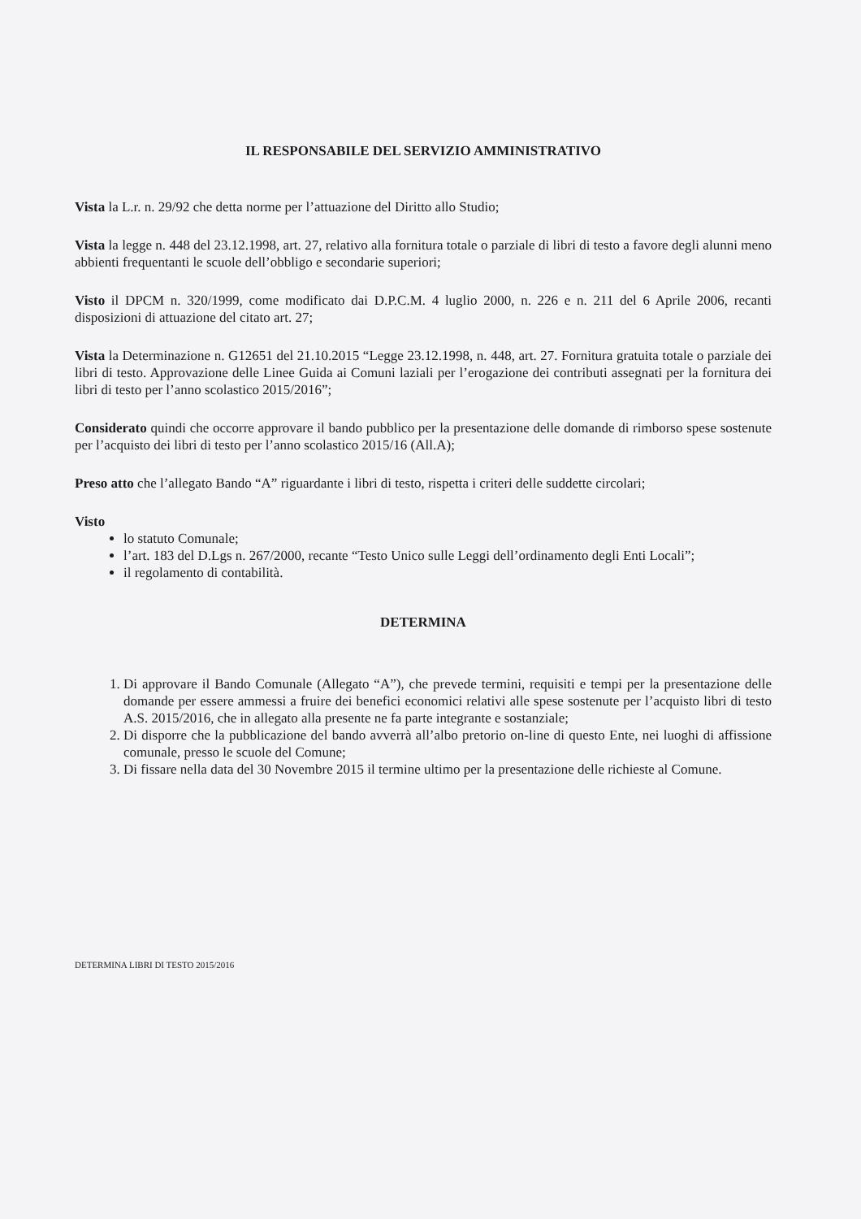IL RESPONSABILE DEL SERVIZIO AMMINISTRATIVO
Vista la L.r. n. 29/92 che detta norme per l’attuazione del Diritto allo Studio;
Vista la legge n. 448 del 23.12.1998, art. 27, relativo alla fornitura totale o parziale di libri di testo a favore degli alunni meno abbienti frequentanti le scuole dell’obbligo e secondarie superiori;
Visto il DPCM n. 320/1999, come modificato dai D.P.C.M. 4 luglio 2000, n. 226 e n. 211 del 6 Aprile 2006, recanti disposizioni di attuazione del citato art. 27;
Vista la Determinazione n. G12651 del 21.10.2015 “Legge 23.12.1998, n. 448, art. 27. Fornitura gratuita totale o parziale dei libri di testo. Approvazione delle Linee Guida ai Comuni laziali per l’erogazione dei contributi assegnati per la fornitura dei libri di testo per l’anno scolastico 2015/2016”;
Considerato quindi che occorre approvare il bando pubblico per la presentazione delle domande di rimborso spese sostenute per l’acquisto dei libri di testo per l’anno scolastico 2015/16 (All.A);
Preso atto che l’allegato Bando “A” riguardante i libri di testo, rispetta i criteri delle suddette circolari;
Visto
lo statuto Comunale;
l’art. 183 del D.Lgs n. 267/2000, recante “Testo Unico sulle Leggi dell’ordinamento degli Enti Locali”;
il regolamento di contabilità.
DETERMINA
1. Di approvare il Bando Comunale (Allegato “A”), che prevede termini, requisiti e tempi per la presentazione delle domande per essere ammessi a fruire dei benefici economici relativi alle spese sostenute per l’acquisto libri di testo A.S. 2015/2016, che in allegato alla presente ne fa parte integrante e sostanziale;
2. Di disporre che la pubblicazione del bando avverrà all’albo pretorio on-line di questo Ente, nei luoghi di affissione comunale, presso le scuole del Comune;
3. Di fissare nella data del 30 Novembre 2015 il termine ultimo per la presentazione delle richieste al Comune.
DETERMINA LIBRI DI TESTO 2015/2016